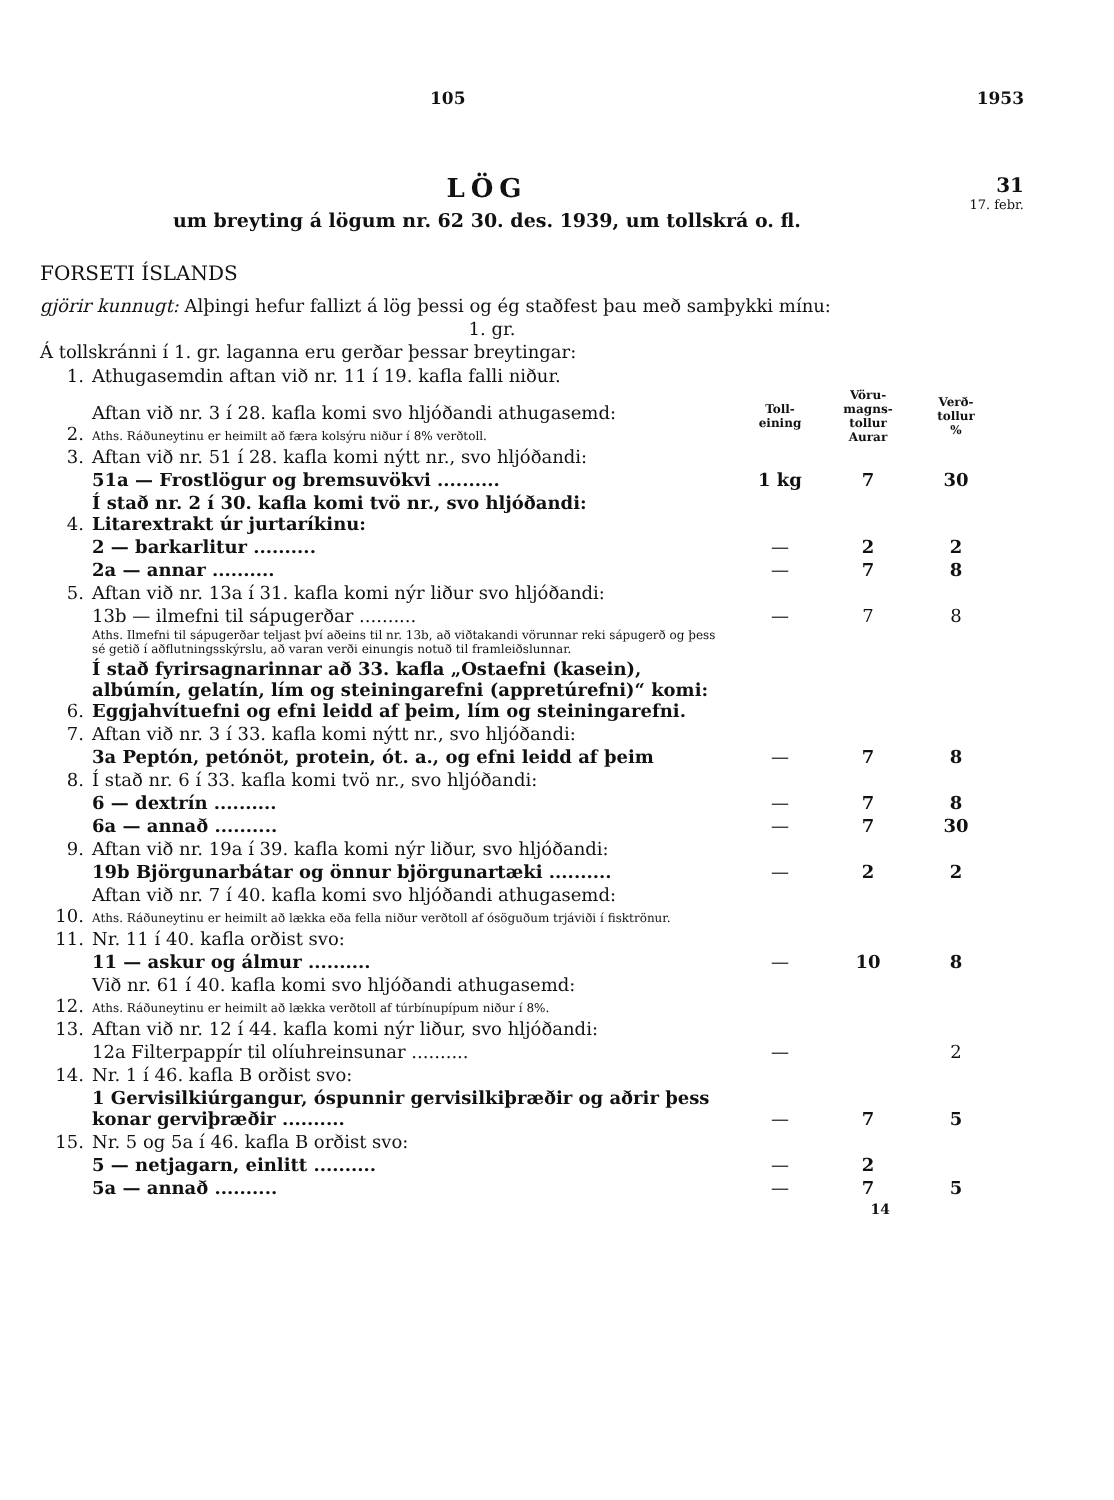105 1953
LÖG
um breyting á lögum nr. 62 30. des. 1939, um tollskrá o. fl.
31
17. febr.
FORSETI ÍSLANDS
gjörir kunnugt: Alþingi hefur fallizt á lög þessi og ég staðfest þau með samþykki mínu:
1. gr.
Á tollskránni í 1. gr. laganna eru gerðar þessar breytingar:
| 1. | Athugasemdin aftan við nr. 11 í 19. kafla falli niður. | | | |
| 2. | Aftan við nr. 3 í 28. kafla komi svo hljóðandi athugasemd: Aths. Ráðuneytinu er heimilt að færa kolsýru niður í 8% verðtoll. | Toll- eining | Vöru- magns- tollur Aurar | Verð- tollur % |
| 3. | Aftan við nr. 51 í 28. kafla komi nýtt nr., svo hljóðandi: | | | |
| | 51a — Frostlögur og bremsuvökvi .......... | 1 kg | 7 | 30 |
| 4. | Í stað nr. 2 í 30. kafla komi tvö nr., svo hljóðandi: Litarextrakt úr jurtaríkinu: | | | |
| | 2 — barkarlitur .......... | — | 2 | 2 |
| | 2a — annar .......... | — | 7 | 8 |
| 5. | Aftan við nr. 13a í 31. kafla komi nýr liður svo hljóðandi: | | | |
| | 13b — ilmefni til sápugerðar .......... | — | 7 | 8 |
| | Aths. Ilmefni til sápugerðar teljast því aðeins til nr. 13b, að viðtakandi vörunnar reki sápugerð og þess sé getið í aðflutningsskýrslu, að varan verði einungis notuð til framleiðslunnar. | | | |
| 6. | Í stað fyrirsagnarinnar að 33. kafla „Ostaefni (kasein), albúmín, gelatín, lím og steiningarefni (appretúrefni)“ komi: Eggjahvítuefni og efni leidd af þeim, lím og steiningarefni. | | | |
| 7. | Aftan við nr. 3 í 33. kafla komi nýtt nr., svo hljóðandi: | | | |
| | 3a Peptón, petónöt, protein, ót. a., og efni leidd af þeim | — | 7 | 8 |
| 8. | Í stað nr. 6 í 33. kafla komi tvö nr., svo hljóðandi: | | | |
| | 6 — dextrín .......... | — | 7 | 8 |
| | 6a — annað .......... | — | 7 | 30 |
| 9. | Aftan við nr. 19a í 39. kafla komi nýr liður, svo hljóðandi: | | | |
| | 19b Björgunarbátar og önnur björgunartæki .......... | — | 2 | 2 |
| 10. | Aftan við nr. 7 í 40. kafla komi svo hljóðandi athugasemd: Aths. Ráðuneytinu er heimilt að lækka eða fella niður verðtoll af ósöguðum trjáviði í fisktrönur. | | | |
| 11. | Nr. 11 í 40. kafla orðist svo: | | | |
| | 11 — askur og álmur .......... | — | 10 | 8 |
| 12. | Við nr. 61 í 40. kafla komi svo hljóðandi athugasemd: Aths. Ráðuneytinu er heimilt að lækka verðtoll af túrbínupípum niður í 8%. | | | |
| 13. | Aftan við nr. 12 í 44. kafla komi nýr liður, svo hljóðandi: | | | |
| | 12a Filterpappír til olíuhreinsunar .......... | — | | 2 |
| 14. | Nr. 1 í 46. kafla B orðist svo: | | | |
| | 1 Gervisilkiúrgangur, óspunnir gervisilkiþræðir og aðrir þess konar gerviþræðir .......... | — | 7 | 5 |
| 15. | Nr. 5 og 5a í 46. kafla B orðist svo: | | | |
| | 5 — netjagarn, einlitt .......... | — | 2 | |
| | 5a — annað .......... | — | 7 | 5 |
14